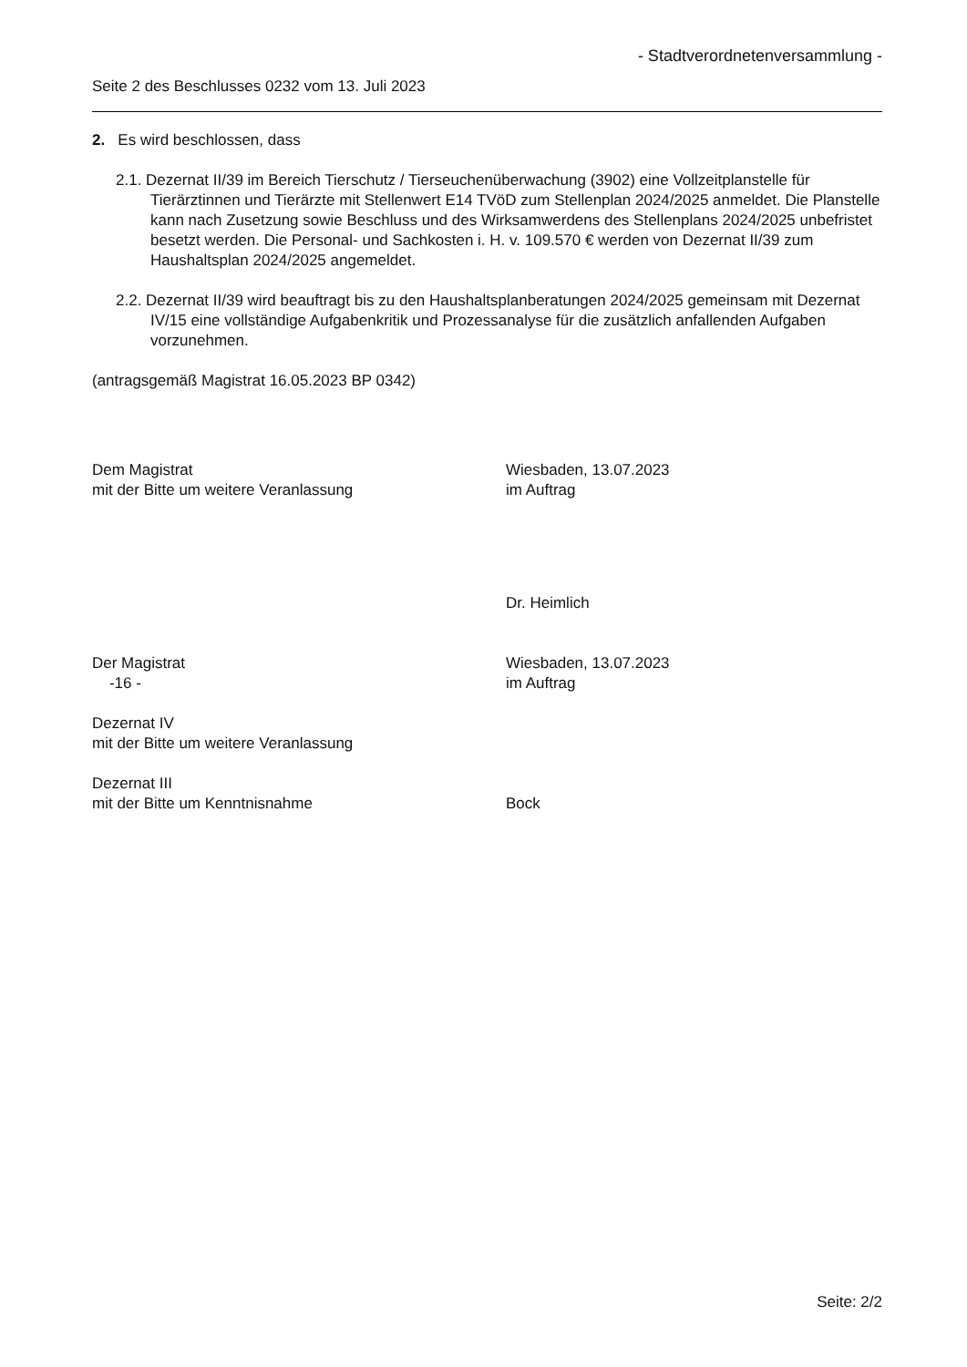- Stadtverordnetenversammlung -
Seite 2 des Beschlusses 0232 vom 13. Juli 2023
2. Es wird beschlossen, dass
2.1. Dezernat II/39 im Bereich Tierschutz / Tierseuchenüberwachung (3902) eine Vollzeitplanstelle für Tierärztinnen und Tierärzte mit Stellenwert E14 TVöD zum Stellenplan 2024/2025 anmeldet. Die Planstelle kann nach Zusetzung sowie Beschluss und des Wirksamwerdens des Stellenplans 2024/2025 unbefristet besetzt werden. Die Personal- und Sachkosten i. H. v. 109.570 € werden von Dezernat II/39 zum Haushaltsplan 2024/2025 angemeldet.
2.2. Dezernat II/39 wird beauftragt bis zu den Haushaltsplanberatungen 2024/2025 gemeinsam mit Dezernat IV/15 eine vollständige Aufgabenkritik und Prozessanalyse für die zusätzlich anfallenden Aufgaben vorzunehmen.
(antragsgemäß Magistrat 16.05.2023 BP 0342)
Dem Magistrat
mit der Bitte um weitere Veranlassung
Wiesbaden, 13.07.2023
im Auftrag
Dr. Heimlich
Der Magistrat
-16 -
Wiesbaden, 13.07.2023
im Auftrag
Dezernat IV
mit der Bitte um weitere Veranlassung
Dezernat III
mit der Bitte um Kenntnisnahme
Bock
Seite: 2/2